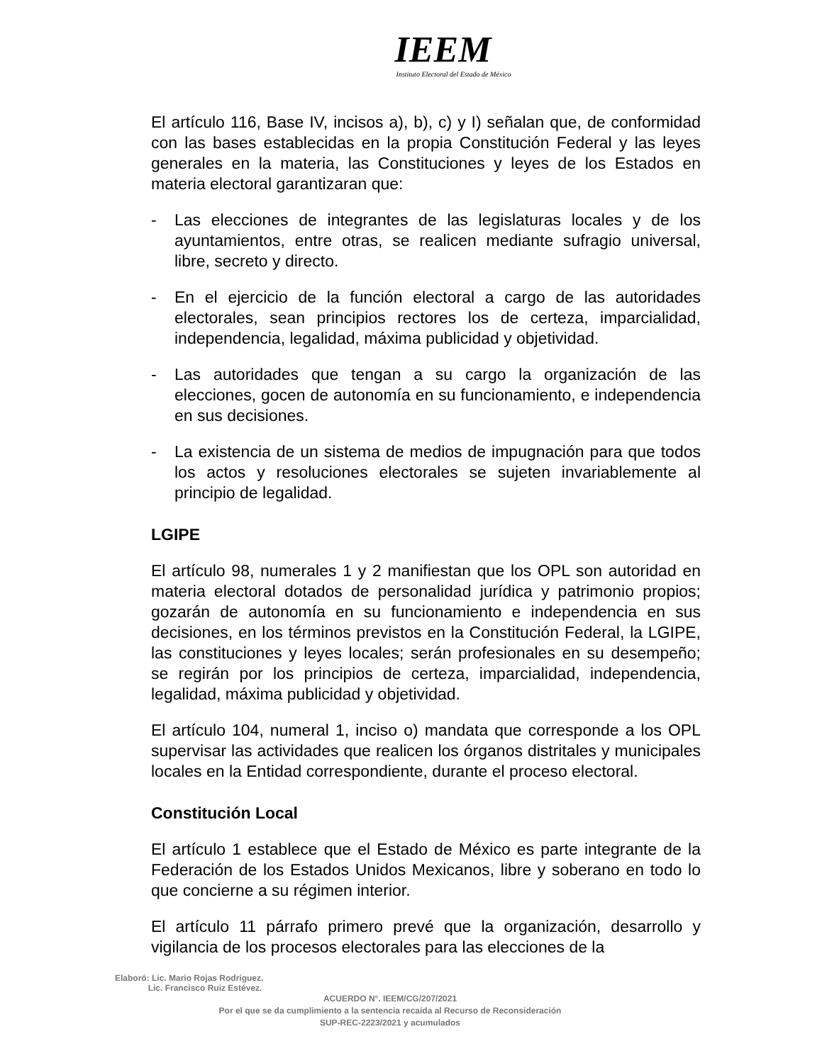IEEM
Instituto Electoral del Estado de México
El artículo 116, Base IV, incisos a), b), c) y I) señalan que, de conformidad con las bases establecidas en la propia Constitución Federal y las leyes generales en la materia, las Constituciones y leyes de los Estados en materia electoral garantizaran que:
- Las elecciones de integrantes de las legislaturas locales y de los ayuntamientos, entre otras, se realicen mediante sufragio universal, libre, secreto y directo.
- En el ejercicio de la función electoral a cargo de las autoridades electorales, sean principios rectores los de certeza, imparcialidad, independencia, legalidad, máxima publicidad y objetividad.
- Las autoridades que tengan a su cargo la organización de las elecciones, gocen de autonomía en su funcionamiento, e independencia en sus decisiones.
- La existencia de un sistema de medios de impugnación para que todos los actos y resoluciones electorales se sujeten invariablemente al principio de legalidad.
LGIPE
El artículo 98, numerales 1 y 2 manifiestan que los OPL son autoridad en materia electoral dotados de personalidad jurídica y patrimonio propios; gozarán de autonomía en su funcionamiento e independencia en sus decisiones, en los términos previstos en la Constitución Federal, la LGIPE, las constituciones y leyes locales; serán profesionales en su desempeño; se regirán por los principios de certeza, imparcialidad, independencia, legalidad, máxima publicidad y objetividad.
El artículo 104, numeral 1, inciso o) mandata que corresponde a los OPL supervisar las actividades que realicen los órganos distritales y municipales locales en la Entidad correspondiente, durante el proceso electoral.
Constitución Local
El artículo 1 establece que el Estado de México es parte integrante de la Federación de los Estados Unidos Mexicanos, libre y soberano en todo lo que concierne a su régimen interior.
El artículo 11 párrafo primero prevé que la organización, desarrollo y vigilancia de los procesos electorales para las elecciones de la
Elaboró: Lic. Mario Rojas Rodríguez.
Lic. Francisco Ruiz Estévez.
ACUERDO N°. IEEM/CG/207/2021
Por el que se da cumplimiento a la sentencia recaída al Recurso de Reconsideración
SUP-REC-2223/2021 y acumulados